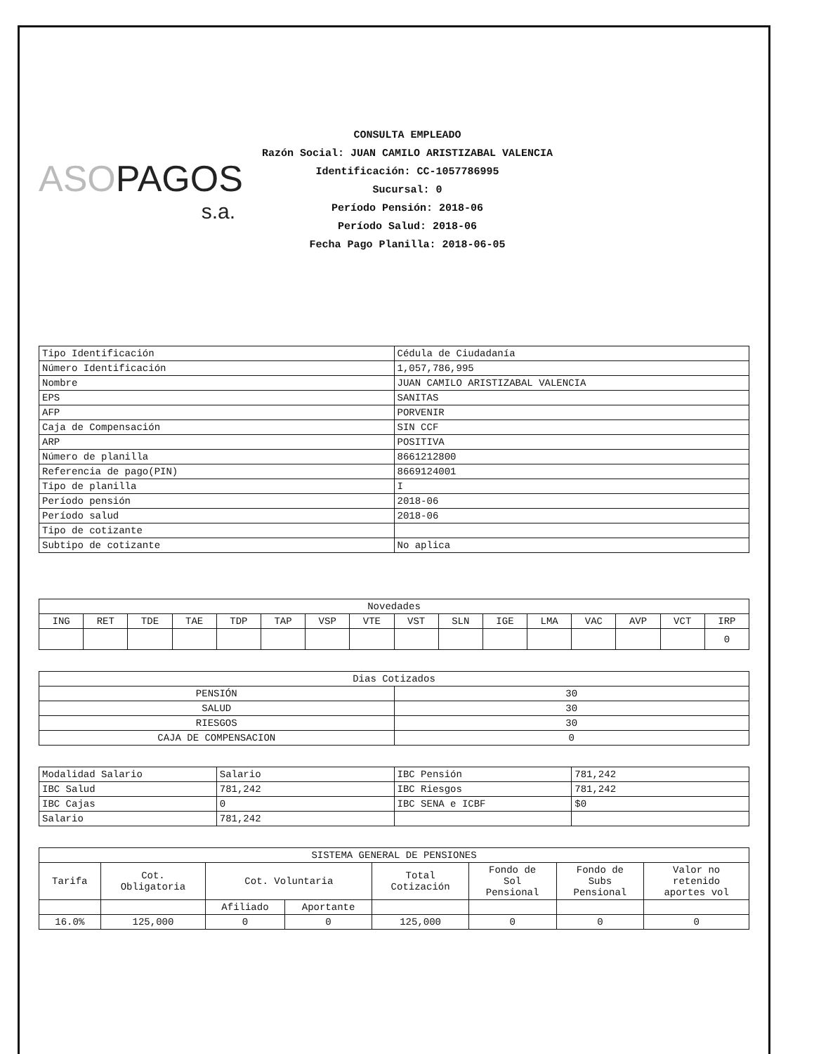ASOPAGOS
s.a.
CONSULTA EMPLEADO
Razón Social: JUAN CAMILO ARISTIZABAL VALENCIA
Identificación: CC-1057786995
Sucursal: 0
Período Pensión: 2018-06
Período Salud: 2018-06
Fecha Pago Planilla: 2018-06-05
| Tipo Identificación | Cédula de Ciudadanía |
| Número Identificación | 1,057,786,995 |
| Nombre | JUAN CAMILO ARISTIZABAL VALENCIA |
| EPS | SANITAS |
| AFP | PORVENIR |
| Caja de Compensación | SIN CCF |
| ARP | POSITIVA |
| Número de planilla | 8661212800 |
| Referencia de pago(PIN) | 8669124001 |
| Tipo de planilla | I |
| Período pensión | 2018-06 |
| Período salud | 2018-06 |
| Tipo de cotizante | |
| Subtipo de cotizante | No aplica |
| Novedades | | | | | | | | | | | | | | | |
| --- | --- | --- | --- | --- | --- | --- | --- | --- | --- | --- | --- | --- | --- | --- | --- |
| ING | RET | TDE | TAE | TDP | TAP | VSP | VTE | VST | SLN | IGE | LMA | VAC | AVP | VCT | IRP |
| | | | | | | | | | | | | | | | 0 |
| Dias Cotizados | |
| --- | --- |
| PENSIÓN | 30 |
| SALUD | 30 |
| RIESGOS | 30 |
| CAJA DE COMPENSACION | 0 |
| Modalidad Salario | Salario | IBC Pensión | 781,242 |
| IBC Salud | 781,242 | IBC Riesgos | 781,242 |
| IBC Cajas | 0 | IBC SENA e ICBF | $0 |
| Salario | 781,242 | | |
| SISTEMA GENERAL DE PENSIONES | | | | | | | |
| --- | --- | --- | --- | --- | --- | --- | --- |
| Tarifa | Cot. Obligatoria | Cot. Voluntaria | | Total Cotización | Fondo de Sol Pensional | Fondo de Subs Pensional | Valor no retenido aportes vol |
| | | Afiliado | Aportante | | | | |
| 16.0% | 125,000 | 0 | 0 | 125,000 | 0 | 0 | 0 |